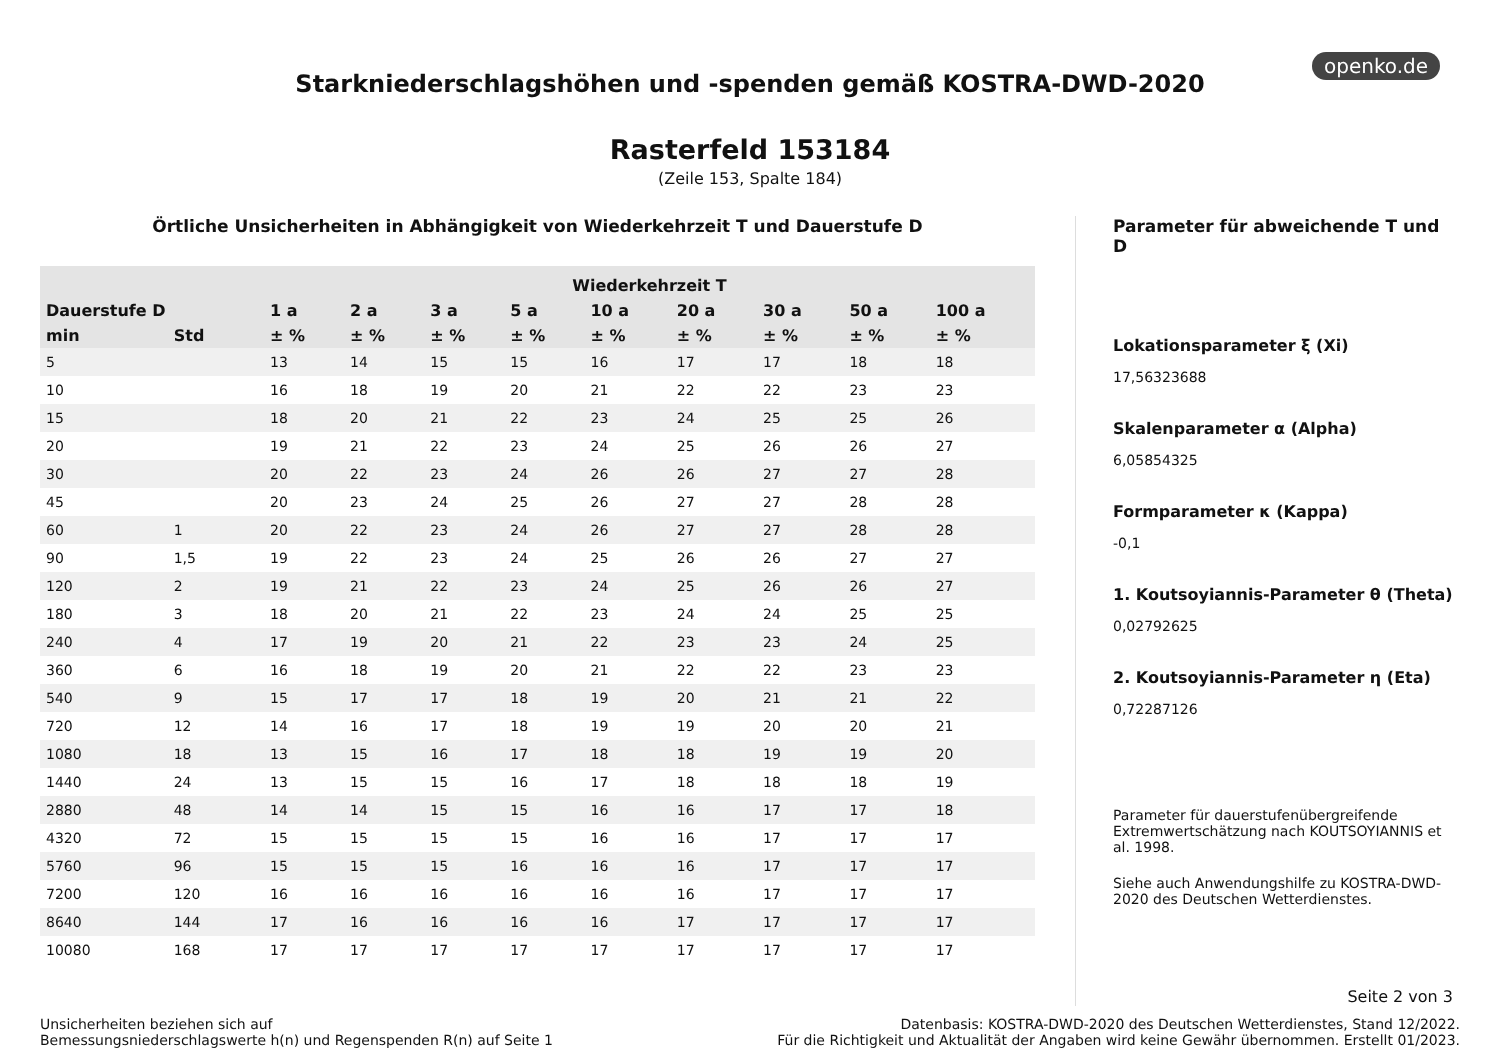openko.de
Starkniederschlagshöhen und -spenden gemäß KOSTRA-DWD-2020
Rasterfeld 153184
(Zeile 153, Spalte 184)
Örtliche Unsicherheiten in Abhängigkeit von Wiederkehrzeit T und Dauerstufe D
| | | Wiederkehrzeit T | | | | | | | | |
| --- | --- | --- | --- | --- | --- | --- | --- | --- | --- | --- |
| Dauerstufe D | | 1 a | 2 a | 3 a | 5 a | 10 a | 20 a | 30 a | 50 a | 100 a |
| min | Std | ± % | ± % | ± % | ± % | ± % | ± % | ± % | ± % | ± % |
| 5 | | 13 | 14 | 15 | 15 | 16 | 17 | 17 | 18 | 18 |
| 10 | | 16 | 18 | 19 | 20 | 21 | 22 | 22 | 23 | 23 |
| 15 | | 18 | 20 | 21 | 22 | 23 | 24 | 25 | 25 | 26 |
| 20 | | 19 | 21 | 22 | 23 | 24 | 25 | 26 | 26 | 27 |
| 30 | | 20 | 22 | 23 | 24 | 26 | 26 | 27 | 27 | 28 |
| 45 | | 20 | 23 | 24 | 25 | 26 | 27 | 27 | 28 | 28 |
| 60 | 1 | 20 | 22 | 23 | 24 | 26 | 27 | 27 | 28 | 28 |
| 90 | 1,5 | 19 | 22 | 23 | 24 | 25 | 26 | 26 | 27 | 27 |
| 120 | 2 | 19 | 21 | 22 | 23 | 24 | 25 | 26 | 26 | 27 |
| 180 | 3 | 18 | 20 | 21 | 22 | 23 | 24 | 24 | 25 | 25 |
| 240 | 4 | 17 | 19 | 20 | 21 | 22 | 23 | 23 | 24 | 25 |
| 360 | 6 | 16 | 18 | 19 | 20 | 21 | 22 | 22 | 23 | 23 |
| 540 | 9 | 15 | 17 | 17 | 18 | 19 | 20 | 21 | 21 | 22 |
| 720 | 12 | 14 | 16 | 17 | 18 | 19 | 19 | 20 | 20 | 21 |
| 1080 | 18 | 13 | 15 | 16 | 17 | 18 | 18 | 19 | 19 | 20 |
| 1440 | 24 | 13 | 15 | 15 | 16 | 17 | 18 | 18 | 18 | 19 |
| 2880 | 48 | 14 | 14 | 15 | 15 | 16 | 16 | 17 | 17 | 18 |
| 4320 | 72 | 15 | 15 | 15 | 15 | 16 | 16 | 17 | 17 | 17 |
| 5760 | 96 | 15 | 15 | 15 | 16 | 16 | 16 | 17 | 17 | 17 |
| 7200 | 120 | 16 | 16 | 16 | 16 | 16 | 16 | 17 | 17 | 17 |
| 8640 | 144 | 17 | 16 | 16 | 16 | 16 | 17 | 17 | 17 | 17 |
| 10080 | 168 | 17 | 17 | 17 | 17 | 17 | 17 | 17 | 17 | 17 |
Parameter für abweichende T und D
Lokationsparameter ξ (Xi)
17,56323688
Skalenparameter α (Alpha)
6,05854325
Formparameter κ (Kappa)
-0,1
1. Koutsoyiannis-Parameter θ (Theta)
0,02792625
2. Koutsoyiannis-Parameter η (Eta)
0,72287126
Parameter für dauerstufenübergreifende Extremwertschätzung nach KOUTSOYIANNIS et al. 1998.
Siehe auch Anwendungshilfe zu KOSTRA-DWD-2020 des Deutschen Wetterdienstes.
Seite 2 von 3
Unsicherheiten beziehen sich auf
Bemessungsniederschlagswerte h(n) und Regenspenden R(n) auf Seite 1
Datenbasis: KOSTRA-DWD-2020 des Deutschen Wetterdienstes, Stand 12/2022.
Für die Richtigkeit und Aktualität der Angaben wird keine Gewähr übernommen. Erstellt 01/2023.